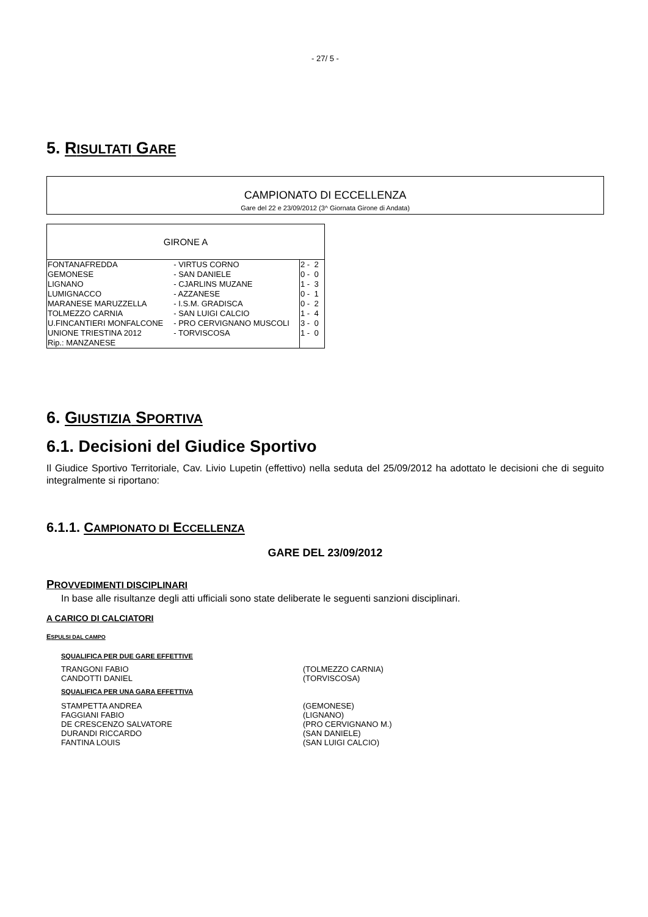- 27/ 5 -
5. RISULTATI GARE
CAMPIONATO DI ECCELLENZA
Gare del 22 e 23/09/2012 (3^ Giornata Girone di Andata)
| GIRONE A | | |
| FONTANAFREDDA | - VIRTUS CORNO | 2 - 2 |
| GEMONESE | - SAN DANIELE | 0 - 0 |
| LIGNANO | - CJARLINS MUZANE | 1 - 3 |
| LUMIGNACCO | - AZZANESE | 0 - 1 |
| MARANESE MARUZZELLA | - I.S.M. GRADISCA | 0 - 2 |
| TOLMEZZO CARNIA | - SAN LUIGI CALCIO | 1 - 4 |
| U.FINCANTIERI MONFALCONE | - PRO CERVIGNANO MUSCOLI | 3 - 0 |
| UNIONE TRIESTINA 2012 | - TORVISCOSA | 1 - 0 |
| Rip.: MANZANESE | | |
6. GIUSTIZIA SPORTIVA
6.1. Decisioni del Giudice Sportivo
Il Giudice Sportivo Territoriale, Cav. Livio Lupetin (effettivo) nella seduta del 25/09/2012 ha adottato le decisioni che di seguito integralmente si riportano:
6.1.1. CAMPIONATO DI ECCELLENZA
GARE DEL 23/09/2012
PROVVEDIMENTI DISCIPLINARI
In base alle risultanze degli atti ufficiali sono state deliberate le seguenti sanzioni disciplinari.
A CARICO DI CALCIATORI
ESPULSI DAL CAMPO
SQUALIFICA PER DUE GARE EFFETTIVE
| TRANGONI FABIO | (TOLMEZZO CARNIA) |
| CANDOTTI DANIEL | (TORVISCOSA) |
SQUALIFICA PER UNA GARA EFFETTIVA
| STAMPETTA ANDREA | (GEMONESE) |
| FAGGIANI FABIO | (LIGNANO) |
| DE CRESCENZO SALVATORE | (PRO CERVIGNANO M.) |
| DURANDI RICCARDO | (SAN DANIELE) |
| FANTINA LOUIS | (SAN LUIGI CALCIO) |